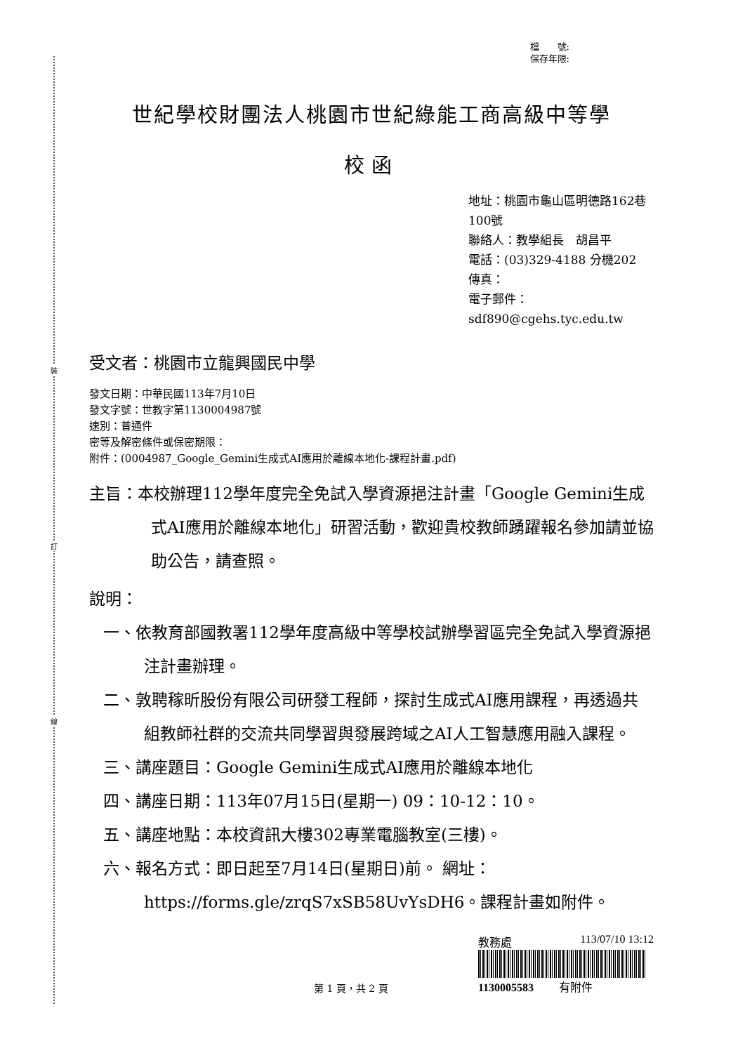裝
訂
線
檔　　號:
保存年限:
世紀學校財團法人桃園市世紀綠能工商高級中等學
校函
地址：桃園市龜山區明德路162巷100號
聯絡人：教學組長　胡昌平
電話：(03)329-4188 分機202
傳真：
電子郵件：sdf890@cgehs.tyc.edu.tw
受文者：桃園市立龍興國民中學
發文日期：中華民國113年7月10日
發文字號：世教字第1130004987號
速別：普通件
密等及解密條件或保密期限：
附件：(0004987_Google_Gemini生成式AI應用於離線本地化-課程計畫.pdf)
主旨：本校辦理112學年度完全免試入學資源挹注計畫「Google Gemini生成式AI應用於離線本地化」研習活動，歡迎貴校教師踴躍報名參加請並協助公告，請查照。
說明：
一、依教育部國教署112學年度高級中等學校試辦學習區完全免試入學資源挹注計畫辦理。
二、敦聘稼昕股份有限公司研發工程師，探討生成式AI應用課程，再透過共組教師社群的交流共同學習與發展跨域之AI人工智慧應用融入課程。
三、講座題目：Google Gemini生成式AI應用於離線本地化
四、講座日期：113年07月15日(星期一) 09：10-12：10。
五、講座地點：本校資訊大樓302專業電腦教室(三樓)。
六、報名方式：即日起至7月14日(星期日)前。 網址：https://forms.gle/zrqS7xSB58UvYsDH6。課程計畫如附件。
第 1 頁，共 2 頁
教務處 113/07/10 13:12
1130005583 　　有附件